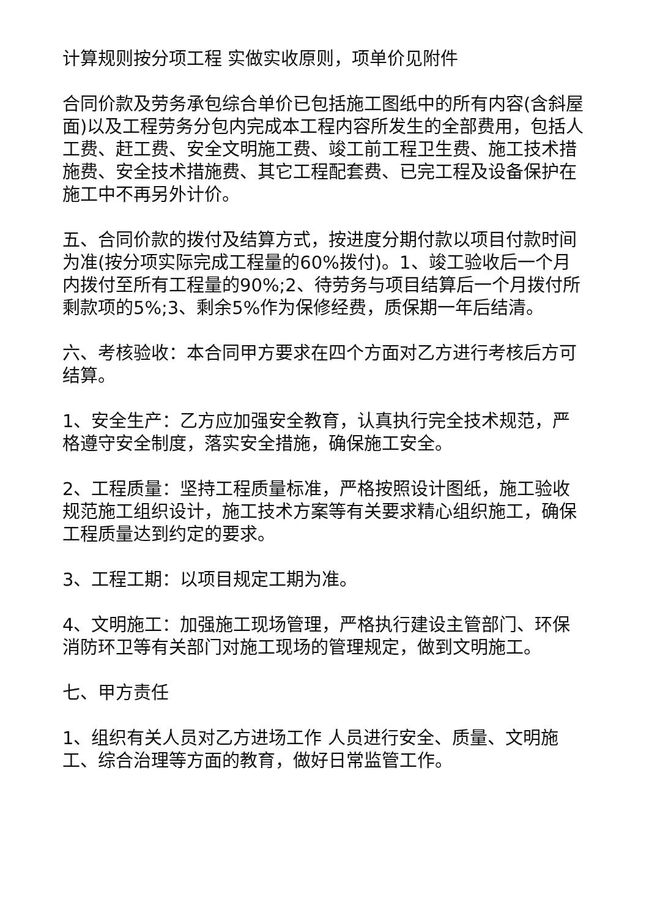计算规则按分项工程 实做实收原则，项单价见附件
合同价款及劳务承包综合单价已包括施工图纸中的所有内容(含斜屋面)以及工程劳务分包内完成本工程内容所发生的全部费用，包括人工费、赶工费、安全文明施工费、竣工前工程卫生费、施工技术措施费、安全技术措施费、其它工程配套费、已完工程及设备保护在施工中不再另外计价。
五、合同价款的拨付及结算方式，按进度分期付款以项目付款时间为准(按分项实际完成工程量的60%拨付)。1、竣工验收后一个月内拨付至所有工程量的90%;2、待劳务与项目结算后一个月拨付所剩款项的5%;3、剩余5%作为保修经费，质保期一年后结清。
六、考核验收：本合同甲方要求在四个方面对乙方进行考核后方可结算。
1、安全生产：乙方应加强安全教育，认真执行完全技术规范，严格遵守安全制度，落实安全措施，确保施工安全。
2、工程质量：坚持工程质量标准，严格按照设计图纸，施工验收规范施工组织设计，施工技术方案等有关要求精心组织施工，确保工程质量达到约定的要求。
3、工程工期：以项目规定工期为准。
4、文明施工：加强施工现场管理，严格执行建设主管部门、环保消防环卫等有关部门对施工现场的管理规定，做到文明施工。
七、甲方责任
1、组织有关人员对乙方进场工作 人员进行安全、质量、文明施工、综合治理等方面的教育，做好日常监管工作。